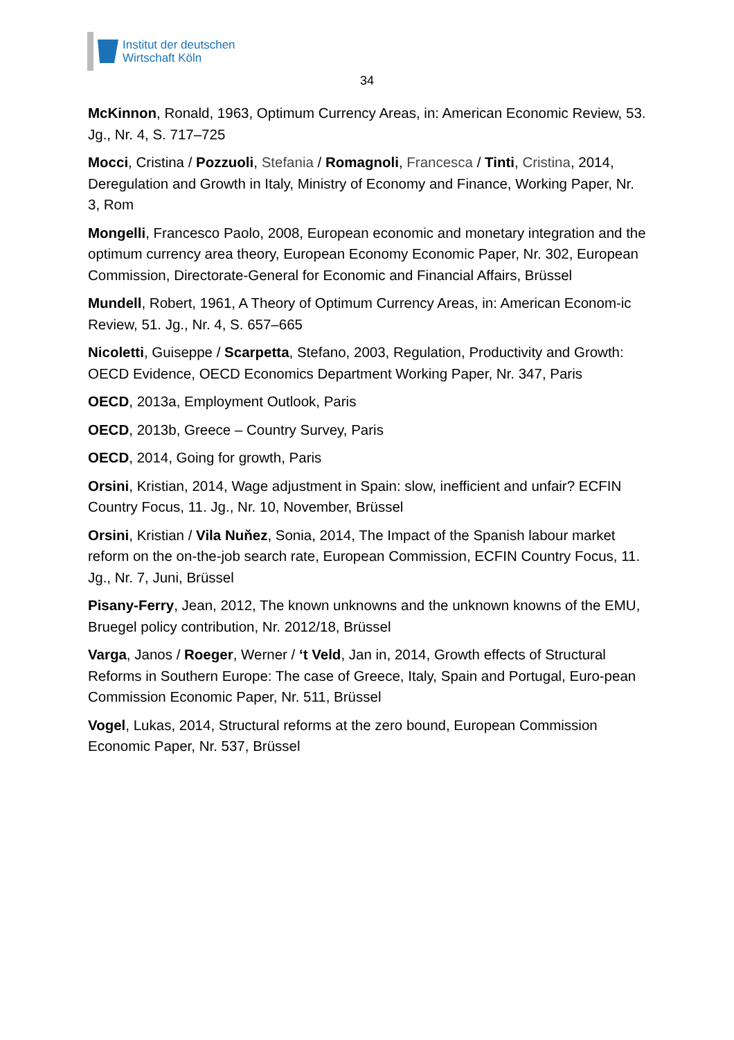Institut der deutschen
Wirtschaft Köln
34
McKinnon, Ronald, 1963, Optimum Currency Areas, in: American Economic Review, 53. Jg., Nr. 4, S. 717–725
Mocci, Cristina / Pozzuoli, Stefania / Romagnoli, Francesca / Tinti, Cristina, 2014, Deregulation and Growth in Italy, Ministry of Economy and Finance, Working Paper, Nr. 3, Rom
Mongelli, Francesco Paolo, 2008, European economic and monetary integration and the optimum currency area theory, European Economy Economic Paper, Nr. 302, European Commission, Directorate-General for Economic and Financial Affairs, Brüssel
Mundell, Robert, 1961, A Theory of Optimum Currency Areas, in: American Econom-ic Review, 51. Jg., Nr. 4, S. 657–665
Nicoletti, Guiseppe / Scarpetta, Stefano, 2003, Regulation, Productivity and Growth: OECD Evidence, OECD Economics Department Working Paper, Nr. 347, Paris
OECD, 2013a, Employment Outlook, Paris
OECD, 2013b, Greece – Country Survey, Paris
OECD, 2014, Going for growth, Paris
Orsini, Kristian, 2014, Wage adjustment in Spain: slow, inefficient and unfair? ECFIN Country Focus, 11. Jg., Nr. 10, November, Brüssel
Orsini, Kristian / Vila Nuňez, Sonia, 2014, The Impact of the Spanish labour market reform on the on-the-job search rate, European Commission, ECFIN Country Focus, 11. Jg., Nr. 7, Juni, Brüssel
Pisany-Ferry, Jean, 2012, The known unknowns and the unknown knowns of the EMU, Bruegel policy contribution, Nr. 2012/18, Brüssel
Varga, Janos / Roeger, Werner / ‘t Veld, Jan in, 2014, Growth effects of Structural Reforms in Southern Europe: The case of Greece, Italy, Spain and Portugal, Euro-pean Commission Economic Paper, Nr. 511, Brüssel
Vogel, Lukas, 2014, Structural reforms at the zero bound, European Commission Economic Paper, Nr. 537, Brüssel